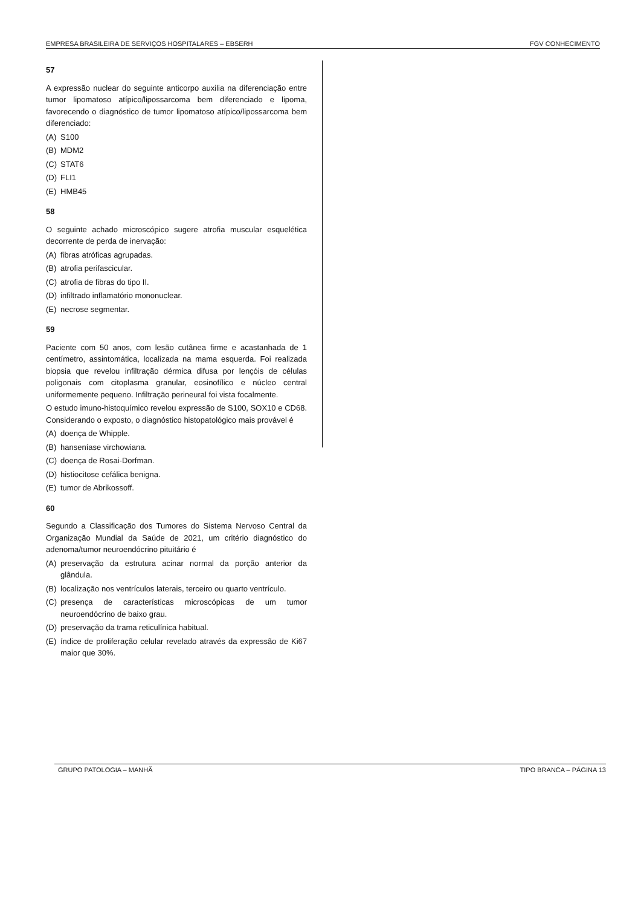EMPRESA BRASILEIRA DE SERVIÇOS HOSPITALARES – EBSERH FGV CONHECIMENTO
57
A expressão nuclear do seguinte anticorpo auxilia na diferenciação entre tumor lipomatoso atípico/lipossarcoma bem diferenciado e lipoma, favorecendo o diagnóstico de tumor lipomatoso atípico/lipossarcoma bem diferenciado:
(A) S100
(B) MDM2
(C) STAT6
(D) FLI1
(E) HMB45
58
O seguinte achado microscópico sugere atrofia muscular esquelética decorrente de perda de inervação:
(A) fibras atróficas agrupadas.
(B) atrofia perifascicular.
(C) atrofia de fibras do tipo II.
(D) infiltrado inflamatório mononuclear.
(E) necrose segmentar.
59
Paciente com 50 anos, com lesão cutânea firme e acastanhada de 1 centímetro, assintomática, localizada na mama esquerda. Foi realizada biopsia que revelou infiltração dérmica difusa por lençóis de células poligonais com citoplasma granular, eosinofílico e núcleo central uniformemente pequeno. Infiltração perineural foi vista focalmente.
O estudo imuno-histoquímico revelou expressão de S100, SOX10 e CD68. Considerando o exposto, o diagnóstico histopatológico mais provável é
(A) doença de Whipple.
(B) hanseníase virchowiana.
(C) doença de Rosai-Dorfman.
(D) histiocitose cefálica benigna.
(E) tumor de Abrikossoff.
60
Segundo a Classificação dos Tumores do Sistema Nervoso Central da Organização Mundial da Saúde de 2021, um critério diagnóstico do adenoma/tumor neuroendócrino pituitário é
(A) preservação da estrutura acinar normal da porção anterior da glândula.
(B) localização nos ventrículos laterais, terceiro ou quarto ventrículo.
(C) presença de características microscópicas de um tumor neuroendócrino de baixo grau.
(D) preservação da trama reticulínica habitual.
(E) índice de proliferação celular revelado através da expressão de Ki67 maior que 30%.
GRUPO PATOLOGIA – MANHÃ TIPO BRANCA – PÁGINA 13